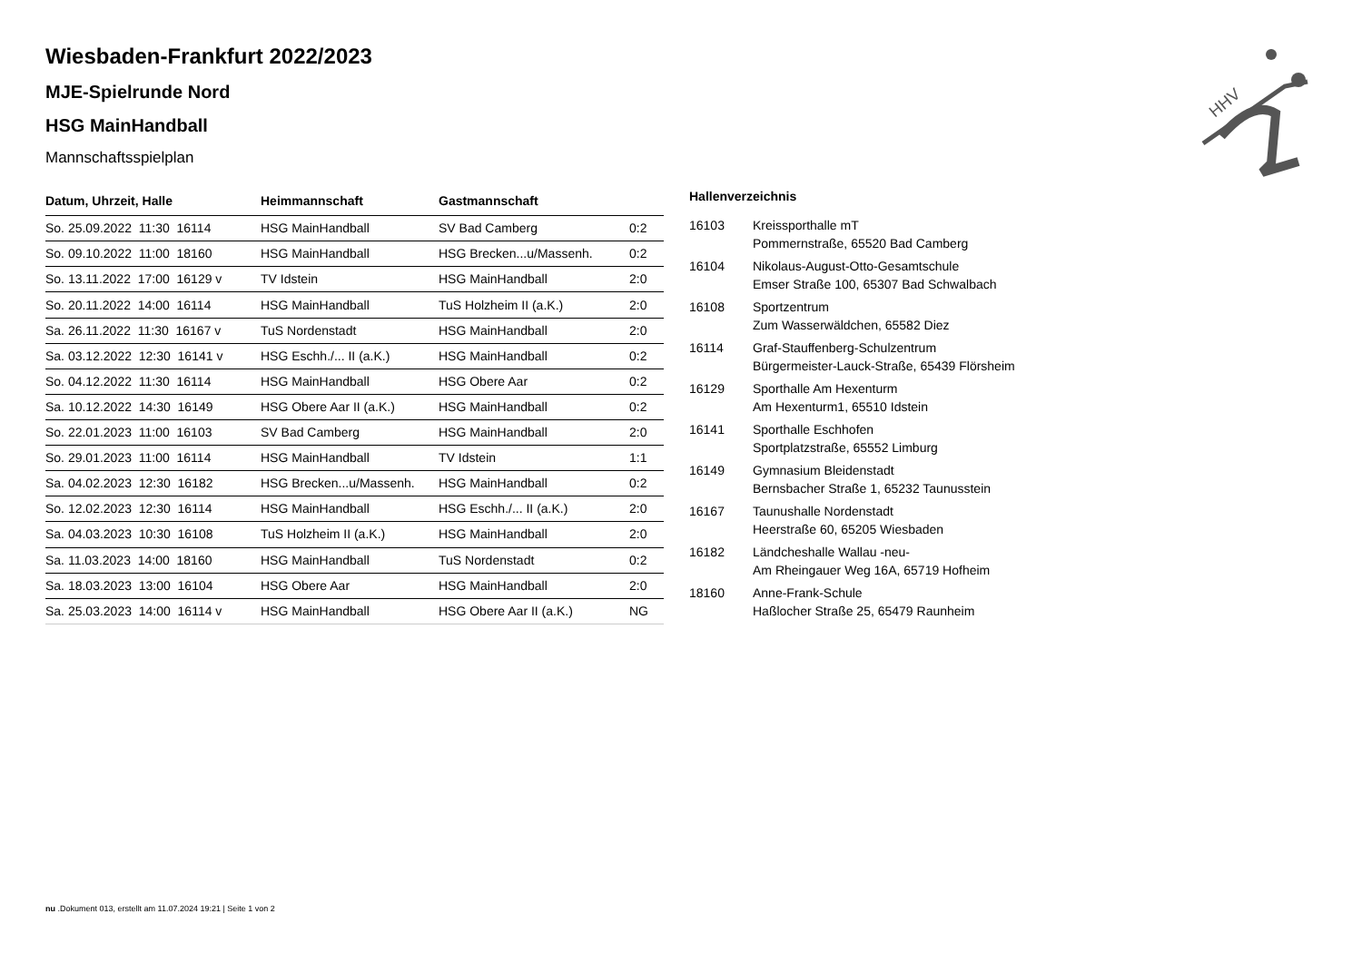HHV
Wiesbaden-Frankfurt 2022/2023
MJE-Spielrunde Nord
HSG MainHandball
Mannschaftsspielplan
| Datum, Uhrzeit, Halle | Heimmannschaft | Gastmannschaft | |
| --- | --- | --- | --- |
| So. 25.09.2022 11:30 16114 | HSG MainHandball | SV Bad Camberg | 0:2 |
| So. 09.10.2022 11:00 18160 | HSG MainHandball | HSG Brecken...u/Massenh. | 0:2 |
| So. 13.11.2022 17:00 16129 v | TV Idstein | HSG MainHandball | 2:0 |
| So. 20.11.2022 14:00 16114 | HSG MainHandball | TuS Holzheim II (a.K.) | 2:0 |
| Sa. 26.11.2022 11:30 16167 v | TuS Nordenstadt | HSG MainHandball | 2:0 |
| Sa. 03.12.2022 12:30 16141 v | HSG Eschh./... II (a.K.) | HSG MainHandball | 0:2 |
| So. 04.12.2022 11:30 16114 | HSG MainHandball | HSG Obere Aar | 0:2 |
| Sa. 10.12.2022 14:30 16149 | HSG Obere Aar II (a.K.) | HSG MainHandball | 0:2 |
| So. 22.01.2023 11:00 16103 | SV Bad Camberg | HSG MainHandball | 2:0 |
| So. 29.01.2023 11:00 16114 | HSG MainHandball | TV Idstein | 1:1 |
| Sa. 04.02.2023 12:30 16182 | HSG Brecken...u/Massenh. | HSG MainHandball | 0:2 |
| So. 12.02.2023 12:30 16114 | HSG MainHandball | HSG Eschh./... II (a.K.) | 2:0 |
| Sa. 04.03.2023 10:30 16108 | TuS Holzheim II (a.K.) | HSG MainHandball | 2:0 |
| Sa. 11.03.2023 14:00 18160 | HSG MainHandball | TuS Nordenstadt | 0:2 |
| Sa. 18.03.2023 13:00 16104 | HSG Obere Aar | HSG MainHandball | 2:0 |
| Sa. 25.03.2023 14:00 16114 v | HSG MainHandball | HSG Obere Aar II (a.K.) | NG |
Hallenverzeichnis
| 16103 | Kreissporthalle mT |
| | Pommernstraße, 65520 Bad Camberg |
| 16104 | Nikolaus-August-Otto-Gesamtschule |
| | Emser Straße 100, 65307 Bad Schwalbach |
| 16108 | Sportzentrum |
| | Zum Wasserwäldchen, 65582 Diez |
| 16114 | Graf-Stauffenberg-Schulzentrum |
| | Bürgermeister-Lauck-Straße, 65439 Flörsheim |
| 16129 | Sporthalle Am Hexenturm |
| | Am Hexenturm1, 65510 Idstein |
| 16141 | Sporthalle Eschhofen |
| | Sportplatzstraße, 65552 Limburg |
| 16149 | Gymnasium Bleidenstadt |
| | Bernsbacher Straße 1, 65232 Taunusstein |
| 16167 | Taunushalle Nordenstadt |
| | Heerstraße 60, 65205 Wiesbaden |
| 16182 | Ländcheshalle Wallau -neu- |
| | Am Rheingauer Weg 16A, 65719 Hofheim |
| 18160 | Anne-Frank-Schule |
| | Haßlocher Straße 25, 65479 Raunheim |
nu .Dokument 013, erstellt am 11.07.2024 19:21 | Seite 1 von 2